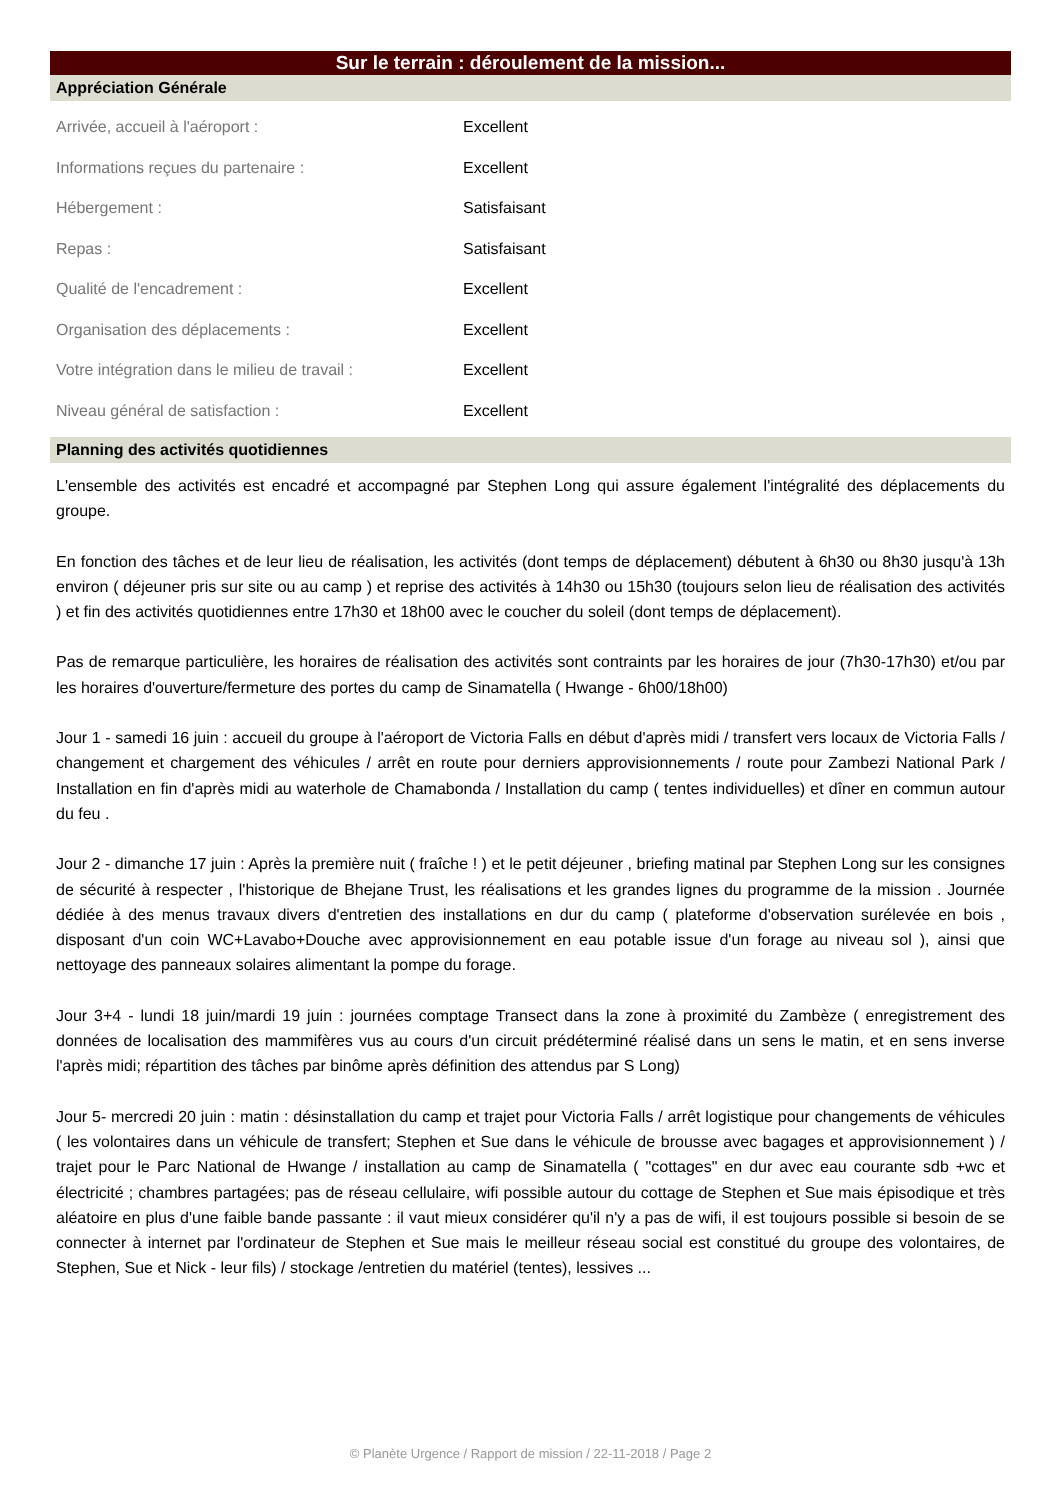Sur le terrain : déroulement de la mission...
Appréciation Générale
| Arrivée, accueil à l'aéroport : | Excellent |
| Informations reçues du partenaire : | Excellent |
| Hébergement : | Satisfaisant |
| Repas : | Satisfaisant |
| Qualité de l'encadrement : | Excellent |
| Organisation des déplacements : | Excellent |
| Votre intégration dans le milieu de travail : | Excellent |
| Niveau général de satisfaction : | Excellent |
Planning des activités quotidiennes
L'ensemble des activités est encadré et accompagné par Stephen Long qui assure également l'intégralité des déplacements du groupe.
En fonction des tâches et de leur lieu de réalisation, les activités (dont temps de déplacement) débutent à 6h30 ou 8h30 jusqu'à 13h environ ( déjeuner pris sur site ou au camp ) et reprise des activités à 14h30 ou 15h30 (toujours selon lieu de réalisation des activités ) et fin des activités quotidiennes entre 17h30 et 18h00 avec le coucher du soleil (dont temps de déplacement).
Pas de remarque particulière, les horaires de réalisation des activités sont contraints par les horaires de jour (7h30-17h30) et/ou par les horaires d'ouverture/fermeture des portes du camp de Sinamatella ( Hwange - 6h00/18h00)
Jour 1 - samedi 16 juin : accueil du groupe à l'aéroport de Victoria Falls en début d'après midi / transfert vers locaux de Victoria Falls / changement et chargement des véhicules / arrêt en route pour derniers approvisionnements / route pour Zambezi National Park / Installation en fin d'après midi au waterhole de Chamabonda / Installation du camp ( tentes individuelles) et dîner en commun autour du feu .
Jour 2 - dimanche 17 juin : Après la première nuit ( fraîche ! ) et le petit déjeuner , briefing matinal par Stephen Long sur les consignes de sécurité à respecter , l'historique de Bhejane Trust, les réalisations et les grandes lignes du programme de la mission . Journée dédiée à des menus travaux divers d'entretien des installations en dur du camp ( plateforme d'observation surélevée en bois , disposant d'un coin WC+Lavabo+Douche avec approvisionnement en eau potable issue d'un forage au niveau sol ), ainsi que nettoyage des panneaux solaires alimentant la pompe du forage.
Jour 3+4 - lundi 18 juin/mardi 19 juin : journées comptage Transect dans la zone à proximité du Zambèze ( enregistrement des données de localisation des mammifères vus au cours d'un circuit prédéterminé réalisé dans un sens le matin, et en sens inverse l'après midi; répartition des tâches par binôme après définition des attendus par S Long)
Jour 5- mercredi 20 juin : matin : désinstallation du camp et trajet pour Victoria Falls / arrêt logistique pour changements de véhicules ( les volontaires dans un véhicule de transfert; Stephen et Sue dans le véhicule de brousse avec bagages et approvisionnement ) / trajet pour le Parc National de Hwange / installation au camp de Sinamatella ( "cottages" en dur avec eau courante sdb +wc et électricité ; chambres partagées; pas de réseau cellulaire, wifi possible autour du cottage de Stephen et Sue mais épisodique et très aléatoire en plus d'une faible bande passante : il vaut mieux considérer qu'il n'y a pas de wifi, il est toujours possible si besoin de se connecter à internet par l'ordinateur de Stephen et Sue mais le meilleur réseau social est constitué du groupe des volontaires, de Stephen, Sue et Nick - leur fils) / stockage /entretien du matériel (tentes), lessives ...
© Planète Urgence / Rapport de mission / 22-11-2018 / Page 2